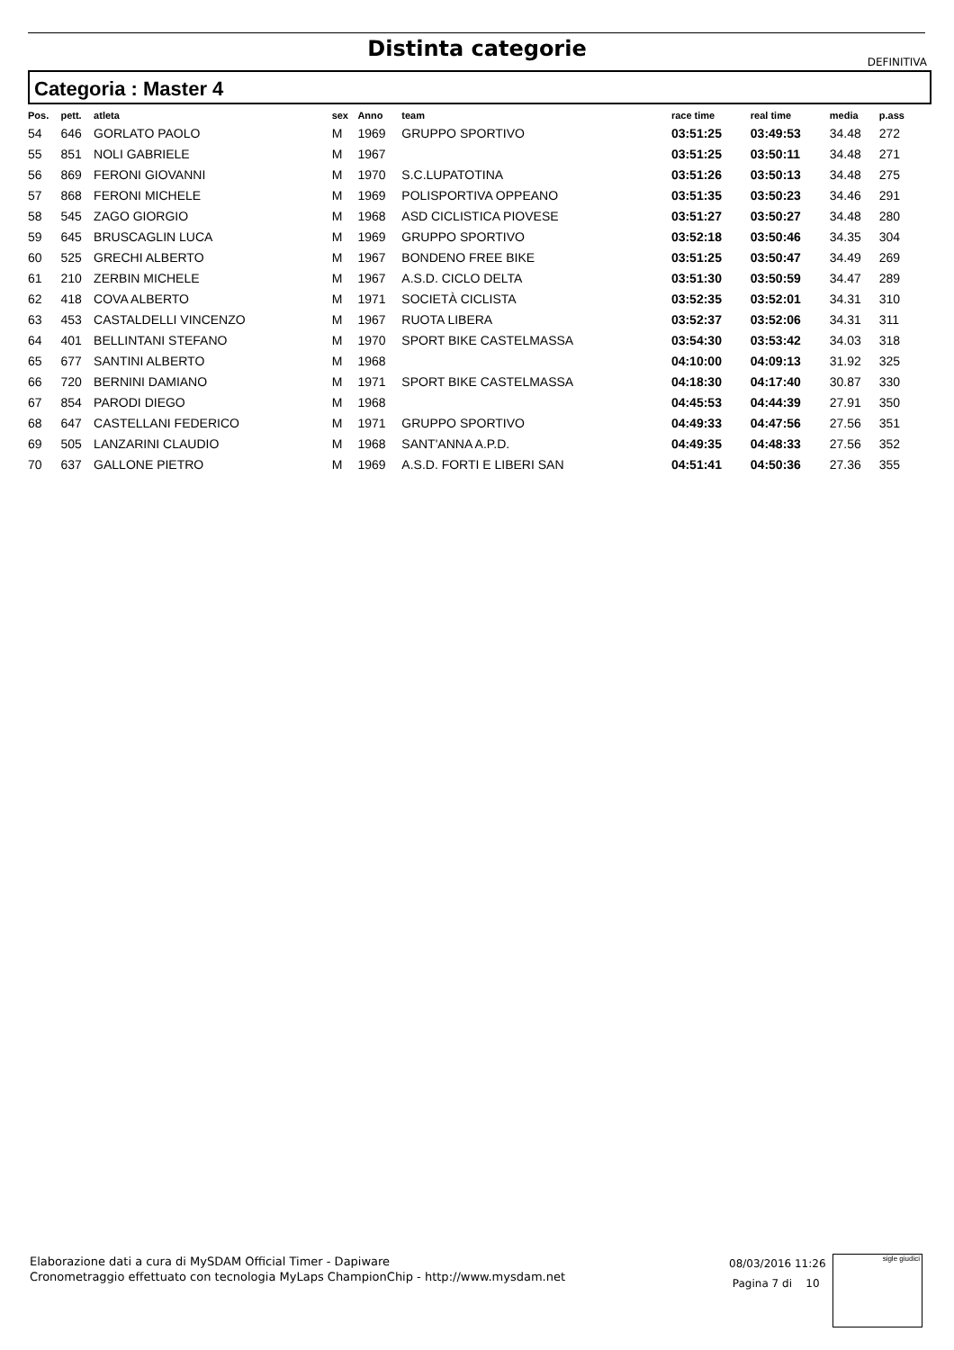Distinta categorie
DEFINITIVA
Categoria : Master 4
| Pos. | pett. | atleta | sex | Anno | team | race time | real time | media | p.ass |
| --- | --- | --- | --- | --- | --- | --- | --- | --- | --- |
| 54 | 646 | GORLATO PAOLO | M | 1969 | GRUPPO SPORTIVO | 03:51:25 | 03:49:53 | 34.48 | 272 |
| 55 | 851 | NOLI GABRIELE | M | 1967 | | 03:51:25 | 03:50:11 | 34.48 | 271 |
| 56 | 869 | FERONI GIOVANNI | M | 1970 | S.C.LUPATOTINA | 03:51:26 | 03:50:13 | 34.48 | 275 |
| 57 | 868 | FERONI MICHELE | M | 1969 | POLISPORTIVA OPPEANO | 03:51:35 | 03:50:23 | 34.46 | 291 |
| 58 | 545 | ZAGO GIORGIO | M | 1968 | ASD CICLISTICA PIOVESE | 03:51:27 | 03:50:27 | 34.48 | 280 |
| 59 | 645 | BRUSCAGLIN LUCA | M | 1969 | GRUPPO SPORTIVO | 03:52:18 | 03:50:46 | 34.35 | 304 |
| 60 | 525 | GRECHI ALBERTO | M | 1967 | BONDENO FREE BIKE | 03:51:25 | 03:50:47 | 34.49 | 269 |
| 61 | 210 | ZERBIN MICHELE | M | 1967 | A.S.D. CICLO DELTA | 03:51:30 | 03:50:59 | 34.47 | 289 |
| 62 | 418 | COVA ALBERTO | M | 1971 | SOCIETÀ CICLISTA | 03:52:35 | 03:52:01 | 34.31 | 310 |
| 63 | 453 | CASTALDELLI VINCENZO | M | 1967 | RUOTA LIBERA | 03:52:37 | 03:52:06 | 34.31 | 311 |
| 64 | 401 | BELLINTANI STEFANO | M | 1970 | SPORT BIKE CASTELMASSA | 03:54:30 | 03:53:42 | 34.03 | 318 |
| 65 | 677 | SANTINI ALBERTO | M | 1968 | | 04:10:00 | 04:09:13 | 31.92 | 325 |
| 66 | 720 | BERNINI DAMIANO | M | 1971 | SPORT BIKE CASTELMASSA | 04:18:30 | 04:17:40 | 30.87 | 330 |
| 67 | 854 | PARODI DIEGO | M | 1968 | | 04:45:53 | 04:44:39 | 27.91 | 350 |
| 68 | 647 | CASTELLANI FEDERICO | M | 1971 | GRUPPO SPORTIVO | 04:49:33 | 04:47:56 | 27.56 | 351 |
| 69 | 505 | LANZARINI CLAUDIO | M | 1968 | SANT'ANNA A.P.D. | 04:49:35 | 04:48:33 | 27.56 | 352 |
| 70 | 637 | GALLONE PIETRO | M | 1969 | A.S.D. FORTI E LIBERI SAN | 04:51:41 | 04:50:36 | 27.36 | 355 |
Elaborazione dati a cura di MySDAM Official Timer - Dapiware
Cronometraggio effettuato con tecnologia MyLaps ChampionChip - http://www.mysdam.net
08/03/2016 11:26
Pagina 7 di 10
sigle giudici